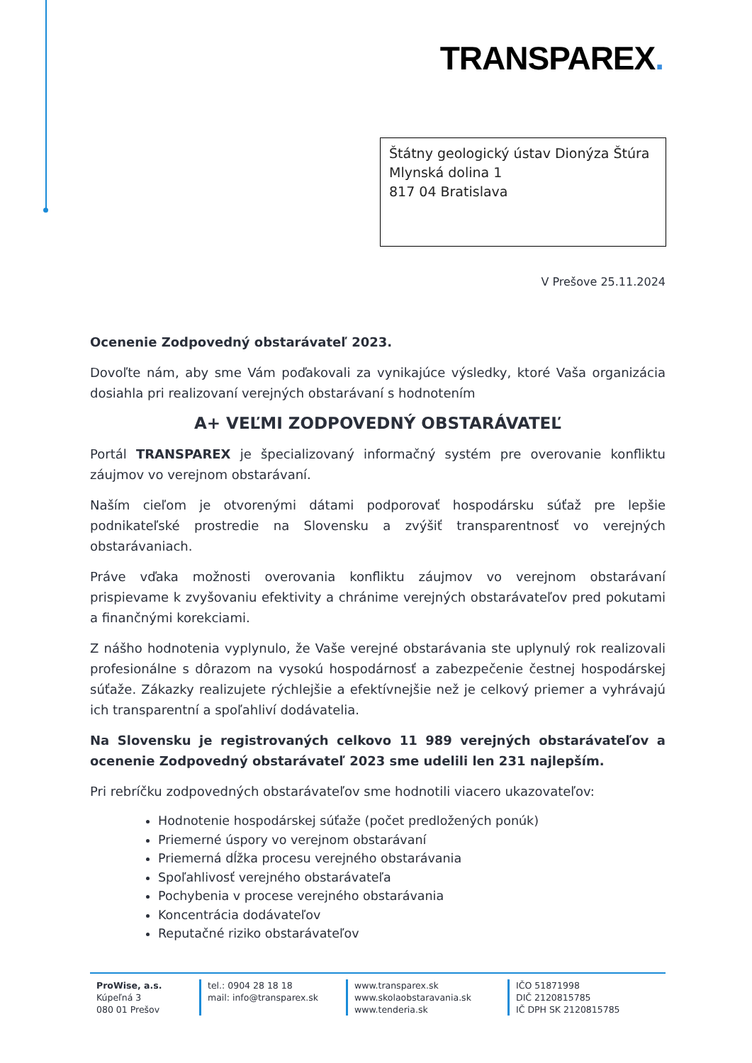TRANSPAREX.
Štátny geologický ústav Dionýza Štúra
Mlynská dolina 1
817 04 Bratislava
V Prešove 25.11.2024
Ocenenie Zodpovedný obstarávateľ 2023.
Dovoľte nám, aby sme Vám poďakovali za vynikajúce výsledky, ktoré Vaša organizácia dosiahla pri realizovaní verejných obstarávaní s hodnotením
A+ VEĽMI ZODPOVEDNÝ OBSTARÁVATEĽ
Portál TRANSPAREX je špecializovaný informačný systém pre overovanie konfliktu záujmov vo verejnom obstarávaní.
Naším cieľom je otvorenými dátami podporovať hospodársku súťaž pre lepšie podnikateľské prostredie na Slovensku a zvýšiť transparentnosť vo verejných obstarávaniach.
Práve vďaka možnosti overovania konfliktu záujmov vo verejnom obstarávaní prispievame k zvyšovaniu efektivity a chránime verejných obstarávateľov pred pokutami a finančnými korekciami.
Z nášho hodnotenia vyplynulo, že Vaše verejné obstarávania ste uplynulý rok realizovali profesionálne s dôrazom na vysokú hospodárnosť a zabezpečenie čestnej hospodárskej súťaže. Zákazky realizujete rýchlejšie a efektívnejšie než je celkový priemer a vyhrávajú ich transparentní a spoľahliví dodávatelia.
Na Slovensku je registrovaných celkovo 11 989 verejných obstarávateľov a ocenenie Zodpovedný obstarávateľ 2023 sme udelili len 231 najlepším.
Pri rebríčku zodpovedných obstarávateľov sme hodnotili viacero ukazovateľov:
Hodnotenie hospodárskej súťaže (počet predložených ponúk)
Priemerné úspory vo verejnom obstarávaní
Priemerná dĺžka procesu verejného obstarávania
Spoľahlivosť verejného obstarávateľa
Pochybenia v procese verejného obstarávania
Koncentrácia dodávateľov
Reputačné riziko obstarávateľov
ProWise, a.s.
Kúpeľná 3
080 01 Prešov
tel.: 0904 28 18 18
mail: info@transparex.sk
www.transparex.sk
www.skolaobstaravania.sk
www.tenderia.sk
IČO 51871998
DIČ 2120815785
IČ DPH SK 2120815785